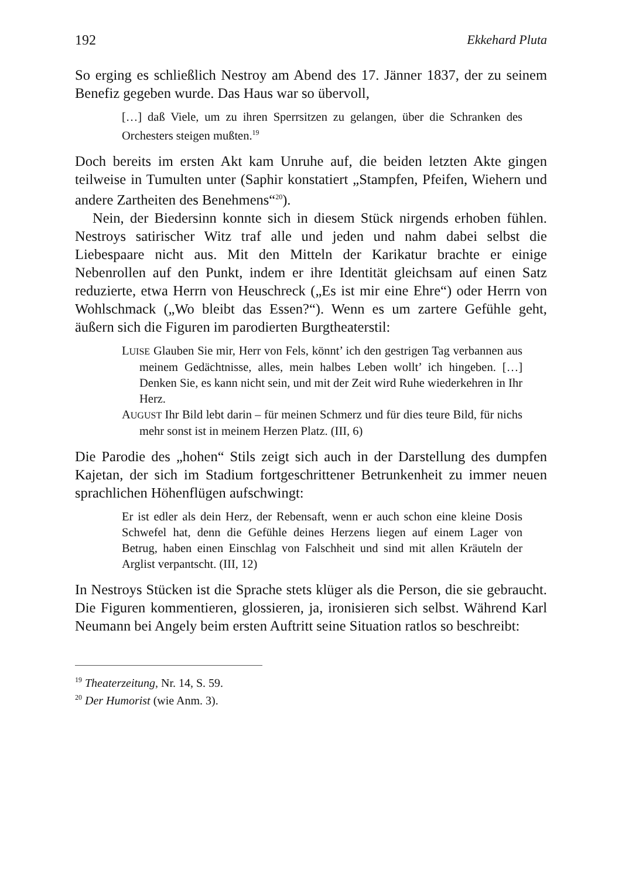192 Ekkehard Pluta
So erging es schließlich Nestroy am Abend des 17. Jänner 1837, der zu seinem Benefiz gegeben wurde. Das Haus war so übervoll,
[…] daß Viele, um zu ihren Sperrsitzen zu gelangen, über die Schranken des Orchesters steigen mußten.<sup>19</sup>
Doch bereits im ersten Akt kam Unruhe auf, die beiden letzten Akte gingen teilweise in Tumulten unter (Saphir konstatiert „Stampfen, Pfeifen, Wiehern und andere Zartheiten des Benehmens“<sup>20</sup>).
Nein, der Biedersinn konnte sich in diesem Stück nirgends erhoben fühlen. Nestroys satirischer Witz traf alle und jeden und nahm dabei selbst die Liebespaare nicht aus. Mit den Mitteln der Karikatur brachte er einige Nebenrollen auf den Punkt, indem er ihre Identität gleichsam auf einen Satz reduzierte, etwa Herrn von Heuschreck („Es ist mir eine Ehre“) oder Herrn von Wohlschmack („Wo bleibt das Essen?“). Wenn es um zartere Gefühle geht, äußern sich die Figuren im parodierten Burgtheaterstil:
LUISE Glauben Sie mir, Herr von Fels, könnt’ ich den gestrigen Tag verbannen aus meinem Gedächtnisse, alles, mein halbes Leben wollt’ ich hingeben. […] Denken Sie, es kann nicht sein, und mit der Zeit wird Ruhe wiederkehren in Ihr Herz.
AUGUST Ihr Bild lebt darin – für meinen Schmerz und für dies teure Bild, für nichs mehr sonst ist in meinem Herzen Platz. (III, 6)
Die Parodie des „hohen“ Stils zeigt sich auch in der Darstellung des dumpfen Kajetan, der sich im Stadium fortgeschrittener Betrunkenheit zu immer neuen sprachlichen Höhenflügen aufschwingt:
Er ist edler als dein Herz, der Rebensaft, wenn er auch schon eine kleine Dosis Schwefel hat, denn die Gefühle deines Herzens liegen auf einem Lager von Betrug, haben einen Einschlag von Falschheit und sind mit allen Kräuteln der Arglist verpantscht. (III, 12)
In Nestroys Stücken ist die Sprache stets klüger als die Person, die sie gebraucht. Die Figuren kommentieren, glossieren, ja, ironisieren sich selbst. Während Karl Neumann bei Angely beim ersten Auftritt seine Situation ratlos so beschreibt:
<sup>19</sup> Theaterzeitung, Nr. 14, S. 59.
<sup>20</sup> Der Humorist (wie Anm. 3).